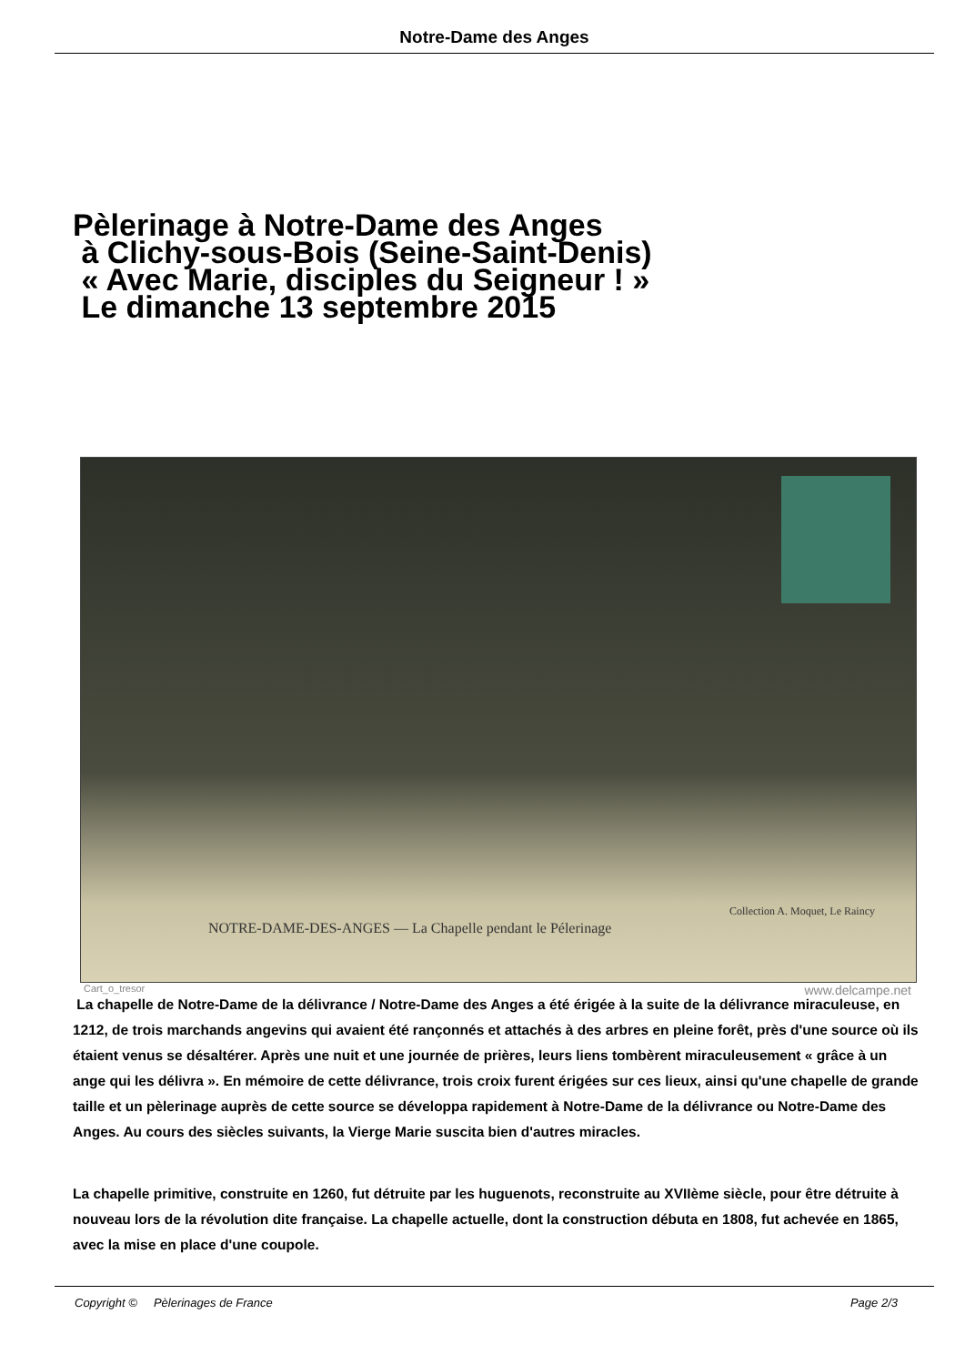Notre-Dame des Anges
Pèlerinage à Notre-Dame des Anges
à Clichy-sous-Bois (Seine-Saint-Denis)
« Avec Marie, disciples du Seigneur ! »
Le dimanche 13 septembre 2015
Collection A. Moquet, Le Raincy
NOTRE-DAME-DES-ANGES — La Chapelle pendant le Pélerinage
Cart_o_tresor www.delcampe.net
La chapelle de Notre-Dame de la délivrance / Notre-Dame des Anges a été érigée à la suite de la délivrance miraculeuse, en 1212, de trois marchands angevins qui avaient été rançonnés et attachés à des arbres en pleine forêt, près d'une source où ils étaient venus se désaltérer. Après une nuit et une journée de prières, leurs liens tombèrent miraculeusement « grâce à un ange qui les délivra ». En mémoire de cette délivrance, trois croix furent érigées sur ces lieux, ainsi qu'une chapelle de grande taille et un pèlerinage auprès de cette source se développa rapidement à Notre-Dame de la délivrance ou Notre-Dame des Anges. Au cours des siècles suivants, la Vierge Marie suscita bien d'autres miracles.
La chapelle primitive, construite en 1260, fut détruite par les huguenots, reconstruite au XVIIème siècle, pour être détruite à nouveau lors de la révolution dite française. La chapelle actuelle, dont la construction débuta en 1808, fut achevée en 1865, avec la mise en place d'une coupole.
Copyright © Pèlerinages de France Page 2/3